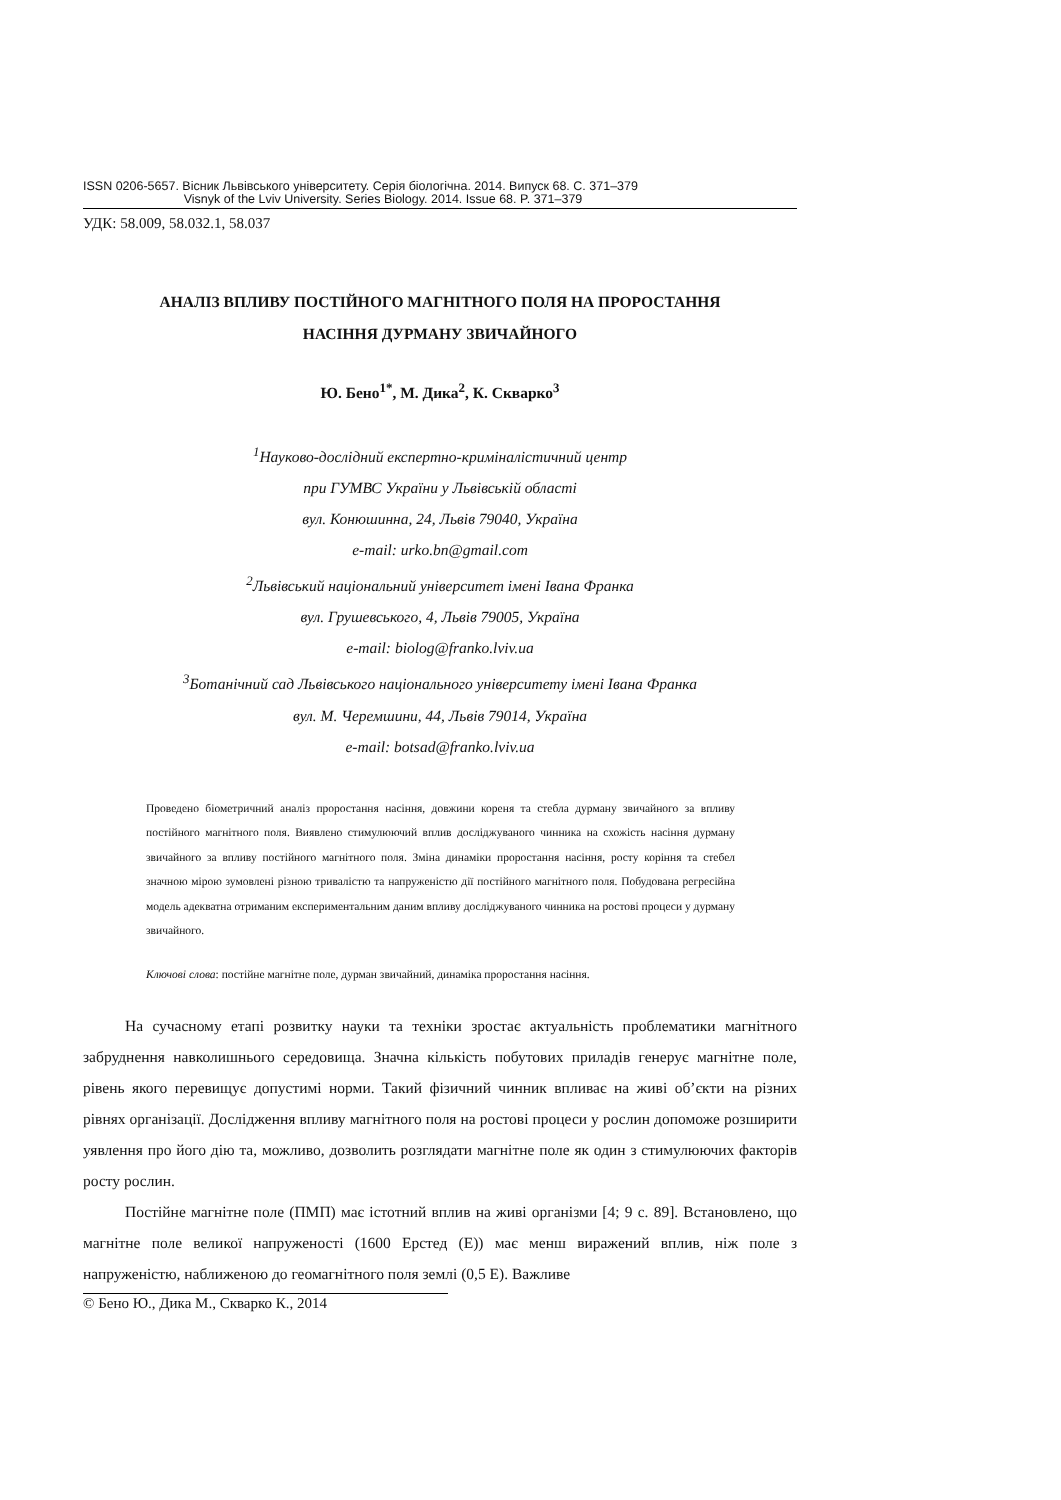ISSN 0206-5657. Вісник Львівського університету. Серія біологічна. 2014. Випуск 68. С. 371–379
Visnyk of the Lviv University. Series Biology. 2014. Issue 68. P. 371–379
УДК: 58.009, 58.032.1, 58.037
АНАЛІЗ ВПЛИВУ ПОСТІЙНОГО МАГНІТНОГО ПОЛЯ НА ПРОРОСТАННЯ
НАСІННЯ ДУРМАНУ ЗВИЧАЙНОГО
Ю. Бено<sup>1*</sup>, М. Дика<sup>2</sup>, К. Скварко<sup>3</sup>
<sup>1</sup> Науково-дослідний експертно-криміналістичний центр
при ГУМВС України у Львівській області
вул. Конюшинна, 24, Львів 79040, Україна
e-mail: urko.bn@gmail.com
<sup>2</sup> Львівський національний університет імені Івана Франка
вул. Грушевського, 4, Львів 79005, Україна
e-mail: biolog@franko.lviv.ua
<sup>3</sup> Ботанічний сад Львівського національного університету імені Івана Франка
вул. М. Черемшини, 44, Львів 79014, Україна
e-mail: botsad@franko.lviv.ua
Проведено біометричний аналіз проростання насіння, довжини кореня та стебла дурману звичайного за впливу постійного магнітного поля. Виявлено стимулюючий вплив досліджуваного чинника на схожість насіння дурману звичайного за впливу постійного магнітного поля. Зміна динаміки проростання насіння, росту коріння та стебел значною мірою зумовлені різною тривалістю та напруженістю дії постійного магнітного поля. Побудована регресійна модель адекватна отриманим експериментальним даним впливу досліджуваного чинника на ростові процеси у дурману звичайного.
Ключові слова: постійне магнітне поле, дурман звичайний, динаміка проростання насіння.
На сучасному етапі розвитку науки та техніки зростає актуальність проблематики магнітного забруднення навколишнього середовища. Значна кількість побутових приладів генерує магнітне поле, рівень якого перевищує допустимі норми. Такий фізичний чинник впливає на живі об’єкти на різних рівнях організації. Дослідження впливу магнітного поля на ростові процеси у рослин допоможе розширити уявлення про його дію та, можливо, дозволить розглядати магнітне поле як один з стимулюючих факторів росту рослин.
Постійне магнітне поле (ПМП) має істотний вплив на живі організми [4; 9 с. 89]. Встановлено, що магнітне поле великої напруженості (1600 Ерстед (Е)) має менш виражений вплив, ніж поле з напруженістю, наближеною до геомагнітного поля землі (0,5 Е). Важливе
© Бено Ю., Дика М., Скварко К., 2014